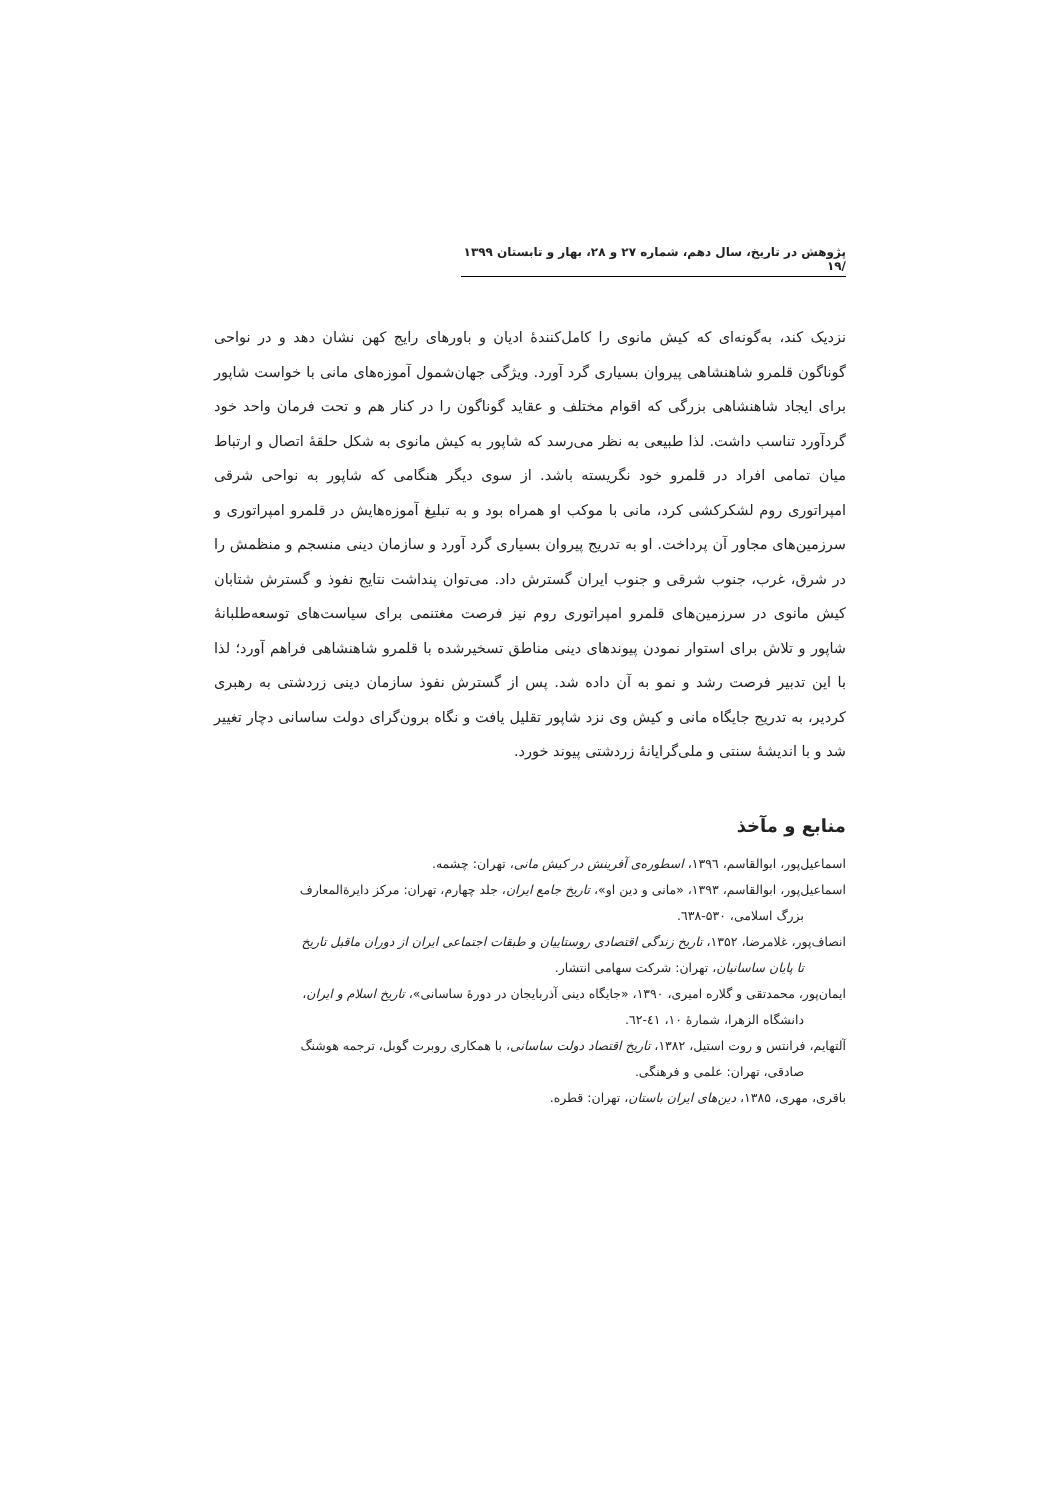پژوهش در تاریخ، سال دهم، شماره ۲۷ و ۲۸، بهار و تابستان ۱۳۹۹ /۱۹
نزدیک کند، به‌گونه‌ای که کیش مانوی را کامل‌کنندهٔ ادیان و باورهای رایج کهن نشان دهد و در نواحی گوناگون قلمرو شاهنشاهی پیروان بسیاری گرد آورد. ویژگی جهان‌شمول آموزه‌های مانی با خواست شاپور برای ایجاد شاهنشاهی بزرگی که اقوام مختلف و عقاید گوناگون را در کنار هم و تحت فرمان واحد خود گردآورد تناسب داشت. لذا طبیعی به نظر می‌رسد که شاپور به کیش مانوی به شکل حلقهٔ اتصال و ارتباط میان تمامی افراد در قلمرو خود نگریسته باشد. از سوی دیگر هنگامی که شاپور به نواحی شرقی امپراتوری روم لشکرکشی کرد، مانی با موکب او همراه بود و به تبلیغ آموزه‌هایش در قلمرو امپراتوری و سرزمین‌های مجاور آن پرداخت. او به تدریج پیروان بسیاری گرد آورد و سازمان دینی منسجم و منظمش را در شرق، غرب، جنوب شرقی و جنوب ایران گسترش داد. می‌توان پنداشت نتایج نفوذ و گسترش شتابان کیش مانوی در سرزمین‌های قلمرو امپراتوری روم نیز فرصت مغتنمی برای سیاست‌های توسعه‌طلبانهٔ شاپور و تلاش برای استوار نمودن پیوندهای دینی مناطق تسخیرشده با قلمرو شاهنشاهی فراهم آورد؛ لذا با این تدبیر فرصت رشد و نمو به آن داده شد. پس از گسترش نفوذ سازمان دینی زردشتی به رهبری کردیر، به تدریج جایگاه مانی و کیش وی نزد شاپور تقلیل یافت و نگاه برون‌گرای دولت ساسانی دچار تغییر شد و با اندیشهٔ سنتی و ملی‌گرایانهٔ زردشتی پیوند خورد.
منابع و مآخذ
اسماعیل‌پور، ابوالقاسم، ۱۳۹٦، اسطوره‌ی آفرینش در کیش مانی، تهران: چشمه.
اسماعیل‌پور، ابوالقاسم، ۱۳۹۳، «مانی و دین او»، تاریخ جامع ایران، جلد چهارم، تهران: مرکز دایرة‌المعارف
بزرگ اسلامی، ۵۳۰-٦۳۸.
انصاف‌پور، غلامرضا، ۱۳۵۲، تاریخ زندگی اقتصادی روستاییان و طبقات اجتماعی ایران از دوران ماقبل تاریخ
تا پایان ساسانیان، تهران: شرکت سهامی انتشار.
ایمان‌پور، محمدتقی و گلاره امیری، ۱۳۹۰، «جایگاه دینی آذربایجان در دورهٔ ساسانی»، تاریخ اسلام و ایران،
دانشگاه الزهرا، شمارهٔ ۱۰، ٤۱-٦۲.
آلتهایم، فرانتس و روت استیل، ۱۳۸۲، تاریخ اقتصاد دولت ساسانی، با همکاری روبرت گوبل، ترجمه هوشنگ
صادقی، تهران: علمی و فرهنگی.
باقری، مهری، ۱۳۸۵، دین‌های ایران باستان، تهران: قطره.